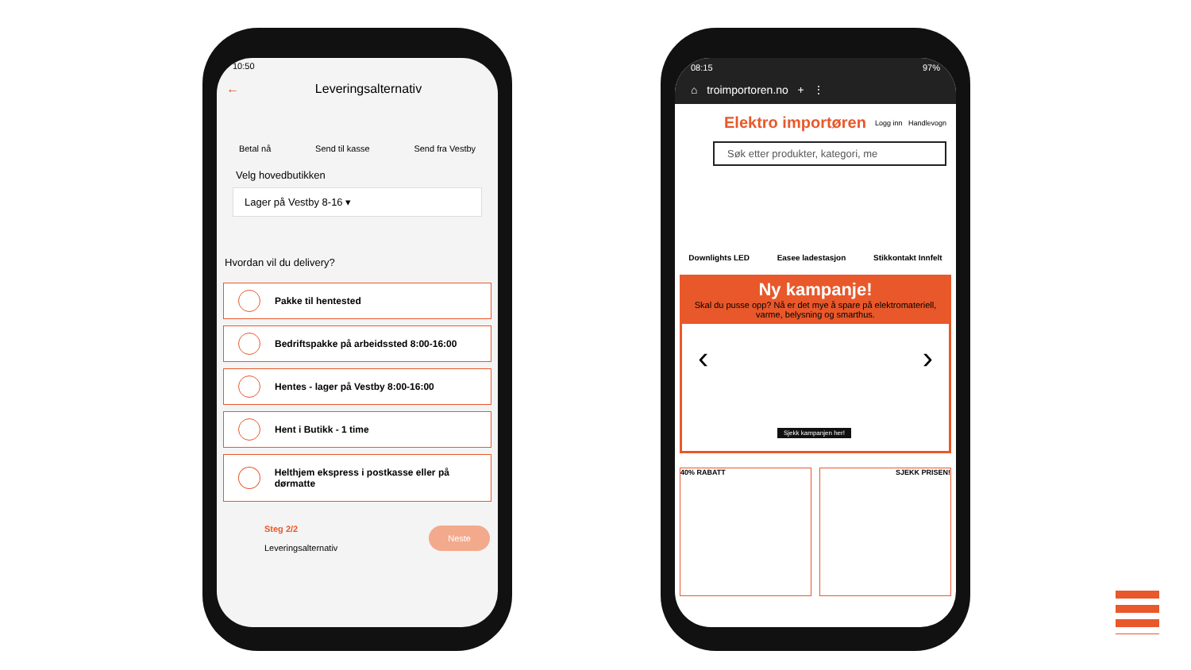10:50
← Leveringsalternativ
Betal nå Send til kasse Send fra Vestby
Velg hovedbutikken
Lager på Vestby 8-16 ▾
Hvordan vil du delivery?
Pakke til hentested
Bedriftspakke på arbeidssted 8:00-16:00
Hentes - lager på Vestby 8:00-16:00
Hent i Butikk - 1 time
Helthjem ekspress i postkasse eller på dørmatte
Steg 2/2
Leveringsalternativ
Neste
08:15 97%
⌂ troimportoren.no + ⋮
Elektro importøren Logg inn Handlevogn
Søk etter produkter, kategori, me
Downlights LED Easee ladestasjon Stikkontakt Innfelt
Ny kampanje!
Skal du pusse opp? Nå er det mye å spare på elektromateriell, varme, belysning og smarthus.
Sjekk kampanjen her!
‹ ›
40% RABATT SJEKK PRISEN!